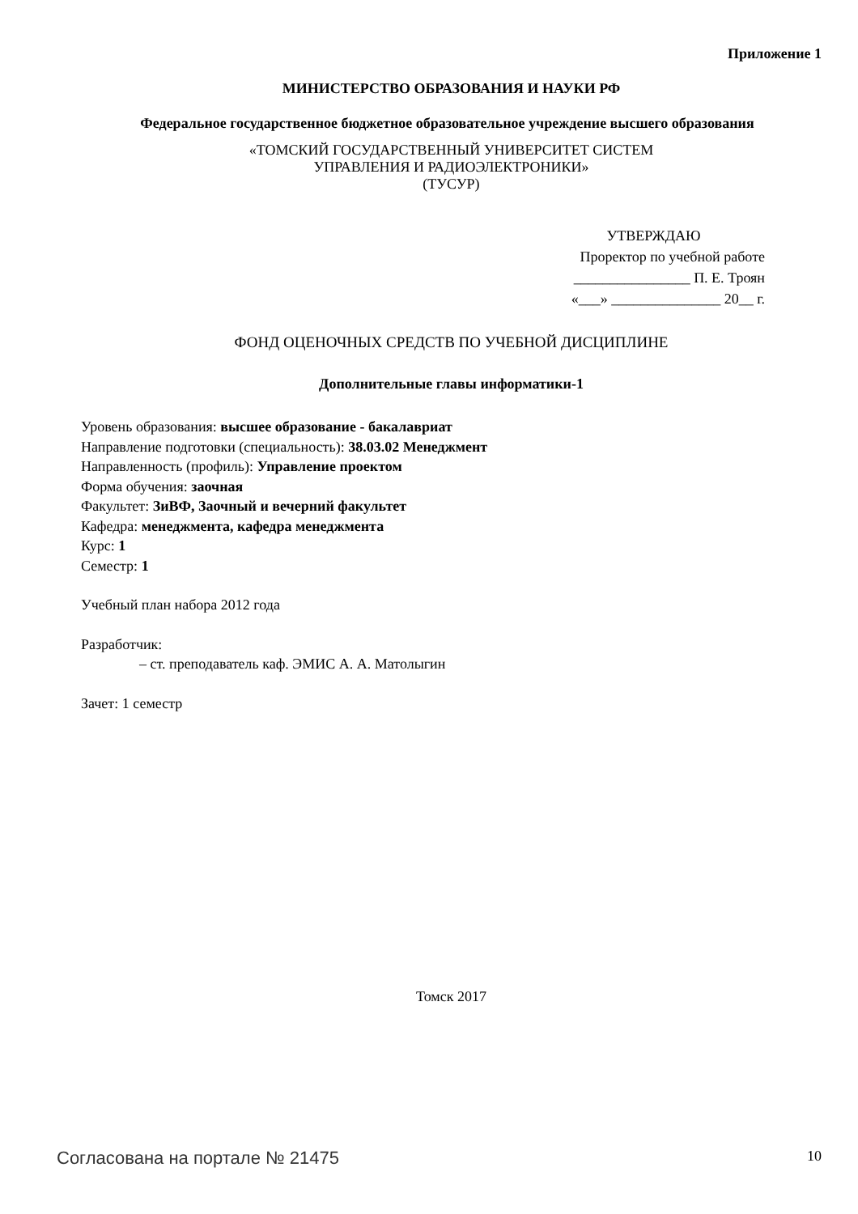Приложение 1
МИНИСТЕРСТВО ОБРАЗОВАНИЯ И НАУКИ РФ
Федеральное государственное бюджетное образовательное учреждение высшего образования
«ТОМСКИЙ ГОСУДАРСТВЕННЫЙ УНИВЕРСИТЕТ СИСТЕМ
УПРАВЛЕНИЯ И РАДИОЭЛЕКТРОНИКИ»
(ТУСУР)
УТВЕРЖДАЮ
Проректор по учебной работе
________________ П. Е. Троян
«___» _______________ 20__ г.
ФОНД ОЦЕНОЧНЫХ СРЕДСТВ ПО УЧЕБНОЙ ДИСЦИПЛИНЕ
Дополнительные главы информатики-1
Уровень образования: высшее образование - бакалавриат
Направление подготовки (специальность): 38.03.02 Менеджмент
Направленность (профиль): Управление проектом
Форма обучения: заочная
Факультет: ЗиВФ, Заочный и вечерний факультет
Кафедра: менеджмента, кафедра менеджмента
Курс: 1
Семестр: 1
Учебный план набора 2012 года
Разработчик:
– ст. преподаватель каф. ЭМИС А. А. Матолыгин
Зачет: 1 семестр
Томск 2017
Согласована на портале № 21475 10